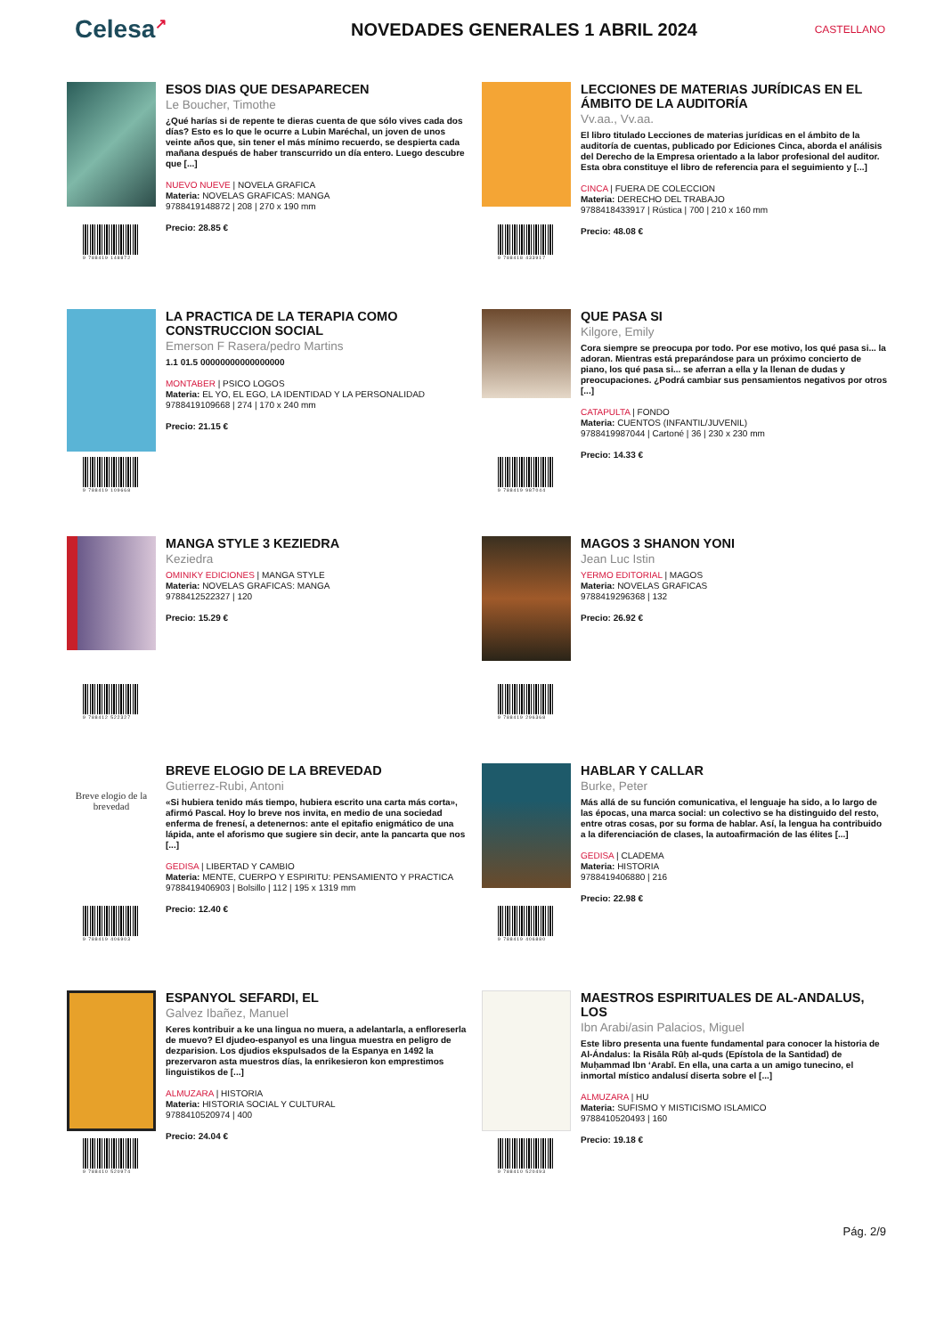Celesa↗
NOVEDADES GENERALES 1 ABRIL 2024
CASTELLANO
9 788419 148872
ESOS DIAS QUE DESAPARECEN
Le Boucher, Timothe
¿Qué harías si de repente te dieras cuenta de que sólo vives cada dos días? Esto es lo que le ocurre a Lubin Maréchal, un joven de unos veinte años que, sin tener el más mínimo recuerdo, se despierta cada mañana después de haber transcurrido un día entero. Luego descubre que [...]
NUEVO NUEVE | NOVELA GRAFICA
Materia: NOVELAS GRAFICAS: MANGA
9788419148872 | 208 | 270 x 190 mm
Precio: 28.85 €
9 788418 433917
LECCIONES DE MATERIAS JURÍDICAS EN EL ÁMBITO DE LA AUDITORÍA
Vv.aa., Vv.aa.
El libro titulado Lecciones de materias jurídicas en el ámbito de la auditoría de cuentas, publicado por Ediciones Cinca, aborda el análisis del Derecho de la Empresa orientado a la labor profesional del auditor. Esta obra constituye el libro de referencia para el seguimiento y [...]
CINCA | FUERA DE COLECCION
Materia: DERECHO DEL TRABAJO
9788418433917 | Rústica | 700 | 210 x 160 mm
Precio: 48.08 €
9 788419 109668
LA PRACTICA DE LA TERAPIA COMO CONSTRUCCION SOCIAL
Emerson F Rasera/pedro Martins
1.1 01.5 00000000000000000
MONTABER | PSICO LOGOS
Materia: EL YO, EL EGO, LA IDENTIDAD Y LA PERSONALIDAD
9788419109668 | 274 | 170 x 240 mm
Precio: 21.15 €
9 788419 987044
QUE PASA SI
Kilgore, Emily
Cora siempre se preocupa por todo. Por ese motivo, los qué pasa si... la adoran. Mientras está preparándose para un próximo concierto de piano, los qué pasa si... se aferran a ella y la llenan de dudas y preocupaciones. ¿Podrá cambiar sus pensamientos negativos por otros [...]
CATAPULTA | FONDO
Materia: CUENTOS (INFANTIL/JUVENIL)
9788419987044 | Cartoné | 36 | 230 x 230 mm
Precio: 14.33 €
9 788412 522327
MANGA STYLE 3 KEZIEDRA
Keziedra
OMINIKY EDICIONES | MANGA STYLE
Materia: NOVELAS GRAFICAS: MANGA
9788412522327 | 120
Precio: 15.29 €
9 788419 296368
MAGOS 3 SHANON YONI
Jean Luc Istin
YERMO EDITORIAL | MAGOS
Materia: NOVELAS GRAFICAS
9788419296368 | 132
Precio: 26.92 €
Breve elogio de la brevedad
9 788419 406903
BREVE ELOGIO DE LA BREVEDAD
Gutierrez-Rubi, Antoni
«Si hubiera tenido más tiempo, hubiera escrito una carta más corta», afirmó Pascal. Hoy lo breve nos invita, en medio de una sociedad enferma de frenesí, a detenernos: ante el epitafio enigmático de una lápida, ante el aforismo que sugiere sin decir, ante la pancarta que nos [...]
GEDISA | LIBERTAD Y CAMBIO
Materia: MENTE, CUERPO Y ESPIRITU: PENSAMIENTO Y PRACTICA
9788419406903 | Bolsillo | 112 | 195 x 1319 mm
Precio: 12.40 €
9 788419 406880
HABLAR Y CALLAR
Burke, Peter
Más allá de su función comunicativa, el lenguaje ha sido, a lo largo de las épocas, una marca social: un colectivo se ha distinguido del resto, entre otras cosas, por su forma de hablar. Así, la lengua ha contribuido a la diferenciación de clases, la autoafirmación de las élites [...]
GEDISA | CLADEMA
Materia: HISTORIA
9788419406880 | 216
Precio: 22.98 €
9 788410 520974
ESPANYOL SEFARDI, EL
Galvez Ibañez, Manuel
Keres kontribuir a ke una lingua no muera, a adelantarla, a enfloreserla de muevo? El djudeo-espanyol es una lingua muestra en peligro de dezparision. Los djudios ekspulsados de la Espanya en 1492 la prezervaron asta muestros días, la enrikesieron kon emprestimos linguistikos de [...]
ALMUZARA | HISTORIA
Materia: HISTORIA SOCIAL Y CULTURAL
9788410520974 | 400
Precio: 24.04 €
9 788410 520493
MAESTROS ESPIRITUALES DE AL-ANDALUS, LOS
Ibn Arabi/asin Palacios, Miguel
Este libro presenta una fuente fundamental para conocer la historia de Al-Ándalus: la Risāla Rūḥ al-quds (Epístola de la Santidad) de Muḥammad Ibn ʻArabī. En ella, una carta a un amigo tunecino, el inmortal místico andalusí diserta sobre el [...]
ALMUZARA | HU
Materia: SUFISMO Y MISTICISMO ISLAMICO
9788410520493 | 160
Precio: 19.18 €
Pág. 2/9